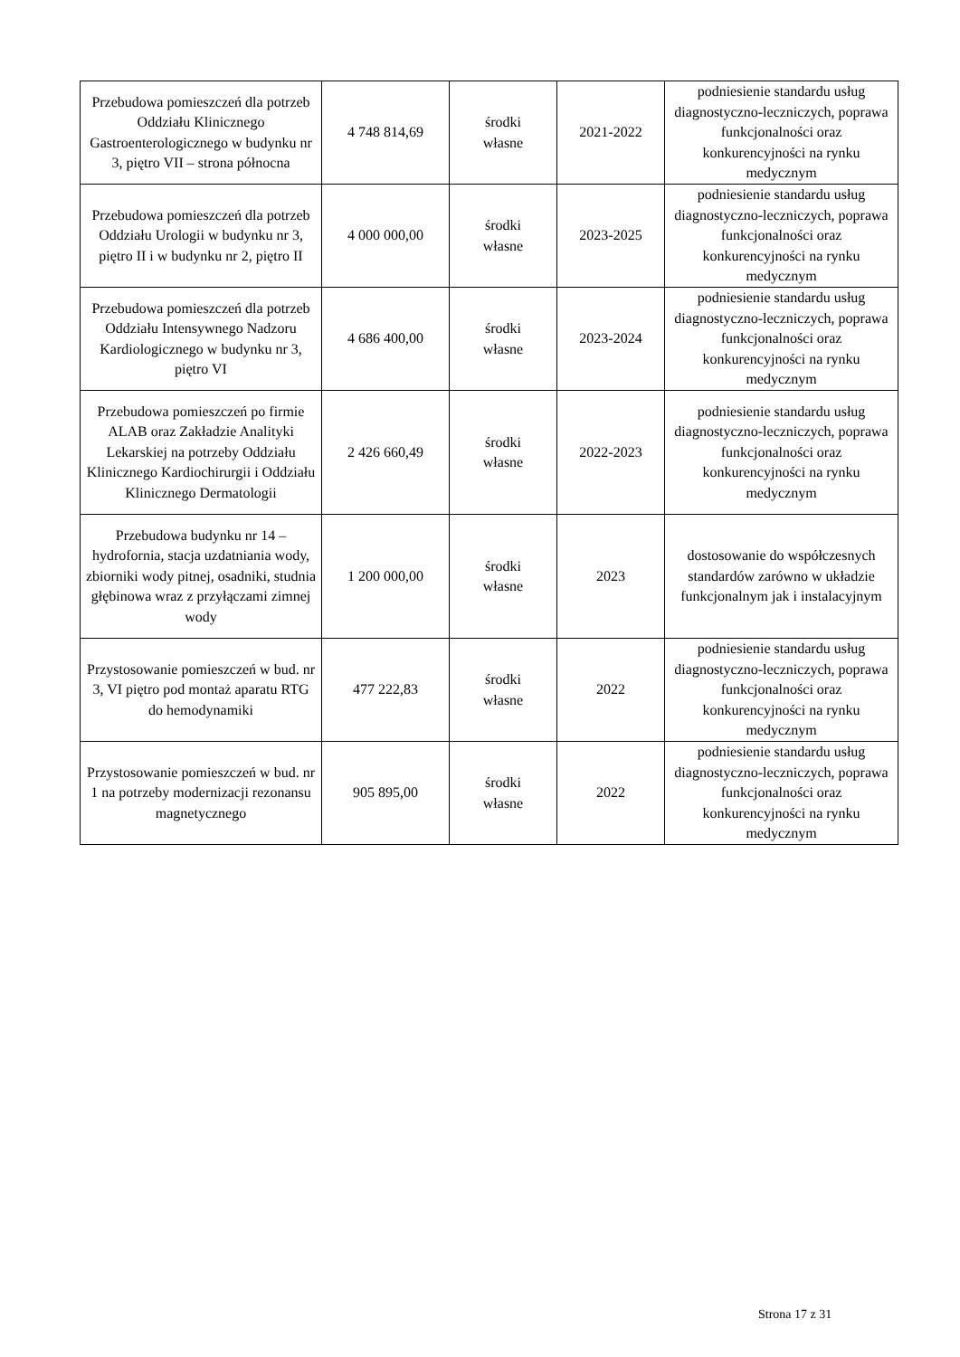| Przebudowa pomieszczeń dla potrzeb Oddziału Klinicznego Gastroenterologicznego w budynku nr 3, piętro VII – strona północna | 4 748 814,69 | środki własne | 2021-2022 | podniesienie standardu usług diagnostyczno-leczniczych, poprawa funkcjonalności oraz konkurencyjności na rynku medycznym |
| Przebudowa pomieszczeń dla potrzeb Oddziału Urologii w budynku nr 3, piętro II i w budynku nr 2, piętro II | 4 000 000,00 | środki własne | 2023-2025 | podniesienie standardu usług diagnostyczno-leczniczych, poprawa funkcjonalności oraz konkurencyjności na rynku medycznym |
| Przebudowa pomieszczeń dla potrzeb Oddziału Intensywnego Nadzoru Kardiologicznego w budynku nr 3, piętro VI | 4 686 400,00 | środki własne | 2023-2024 | podniesienie standardu usług diagnostyczno-leczniczych, poprawa funkcjonalności oraz konkurencyjności na rynku medycznym |
| Przebudowa pomieszczeń po firmie ALAB oraz Zakładzie Analityki Lekarskiej na potrzeby Oddziału Klinicznego Kardiochirurgii i Oddziału Klinicznego Dermatologii | 2 426 660,49 | środki własne | 2022-2023 | podniesienie standardu usług diagnostyczno-leczniczych, poprawa funkcjonalności oraz konkurencyjności na rynku medycznym |
| Przebudowa budynku nr 14 – hydrofornia, stacja uzdatniania wody, zbiorniki wody pitnej, osadniki, studnia głębinowa wraz z przyłączami zimnej wody | 1 200 000,00 | środki własne | 2023 | dostosowanie do współczesnych standardów zarówno w układzie funkcjonalnym jak i instalacyjnym |
| Przystosowanie pomieszczeń w bud. nr 3, VI piętro pod montaż aparatu RTG do hemodynamiki | 477 222,83 | środki własne | 2022 | podniesienie standardu usług diagnostyczno-leczniczych, poprawa funkcjonalności oraz konkurencyjności na rynku medycznym |
| Przystosowanie pomieszczeń w bud. nr 1 na potrzeby modernizacji rezonansu magnetycznego | 905 895,00 | środki własne | 2022 | podniesienie standardu usług diagnostyczno-leczniczych, poprawa funkcjonalności oraz konkurencyjności na rynku medycznym |
Strona 17 z 31